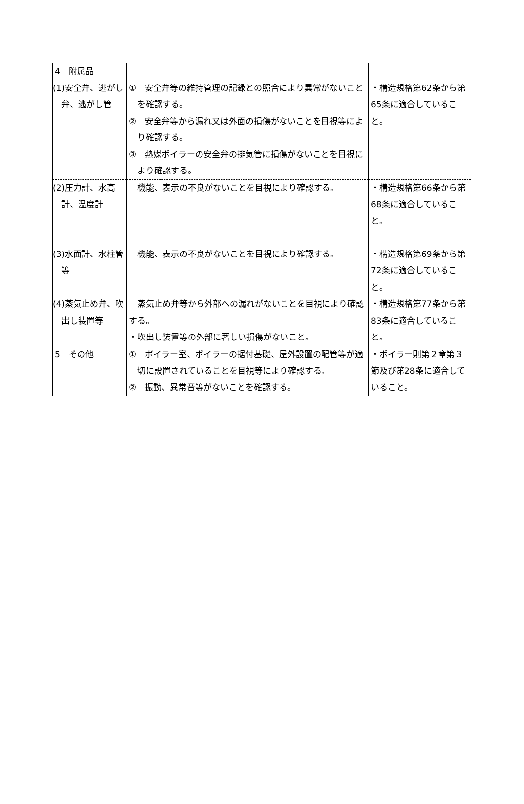| 4 附属品 | | |
| (1)安全弁、逃がし弁、逃がし管 | ① 安全弁等の維持管理の記録との照合により異常がないことを確認する。 ② 安全弁等から漏れ又は外面の損傷がないことを目視等により確認する。 ③ 熱媒ボイラーの安全弁の排気管に損傷がないことを目視により確認する。 | ・構造規格第62条から第65条に適合していること。 |
| (2)圧力計、水高計、温度計 | 機能、表示の不良がないことを目視により確認する。 | ・構造規格第66条から第68条に適合していること。 |
| (3)水面計、水柱管等 | 機能、表示の不良がないことを目視により確認する。 | ・構造規格第69条から第72条に適合していること。 |
| (4)蒸気止め弁、吹出し装置等 | 蒸気止め弁等から外部への漏れがないことを目視により確認する。 ・吹出し装置等の外部に著しい損傷がないこと。 | ・構造規格第77条から第83条に適合していること。 |
| 5 その他 | ① ボイラー室、ボイラーの据付基礎、屋外設置の配管等が適切に設置されていることを目視等により確認する。 ② 振動、異常音等がないことを確認する。 | ・ボイラー則第２章第３節及び第28条に適合していること。 |